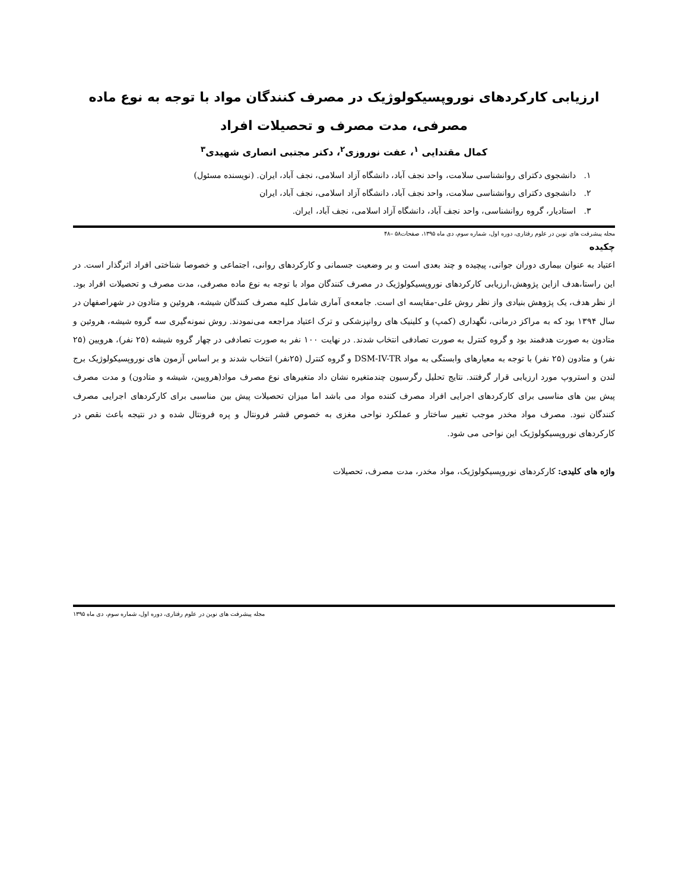ارزیابی کارکردهای نوروپسیکولوژیک در مصرف کنندگان مواد با توجه به نوع ماده مصرفی، مدت مصرف و تحصیلات افراد
کمال مقتدایی <sup>۱</sup>، عفت نوروزی<sup>۲</sup>، دکتر مجتبی انصاری شهیدی<sup>۳</sup>
۱. دانشجوی دکترای روانشناسی سلامت، واحد نجف آباد، دانشگاه آزاد اسلامی، نجف آباد، ایران. (نویسنده مسئول)
۲. دانشجوی دکترای روانشناسی سلامت، واحد نجف آباد، دانشگاه آزاد اسلامی، نجف آباد، ایران
۳. استادیار، گروه روانشناسی، واحد نجف آباد، دانشگاه آزاد اسلامی، نجف آباد، ایران.
مجله پیشرفت های نوین در علوم رفتاری، دوره اول، شماره سوم، دی ماه ۱۳۹۵، صفحات۵۸ –۴۸
چکیده
اعتیاد به عنوان بیماری دوران جوانی، پیچیده و چند بعدی است و بر وضعیت جسمانی و کارکردهای روانی، اجتماعی و خصوصا شناختی افراد اثرگذار است. در این راستا،هدف ازاین پژوهش،ارزیابی کارکردهای نوروپسیکولوژیک در مصرف کنندگان مواد با توجه به نوع ماده مصرفی، مدت مصرف و تحصیلات افراد بود. از نظر هدف، یک پژوهش بنیادی واز نظر روش علی-مقایسه ای است. جامعه‌ی آماری شامل کلیه مصرف کنندگان شیشه، هروئین و متادون در شهراصفهان در سال ۱۳۹۴ بود که به مراکز درمانی، نگهداری (کمپ) و کلینیک های روانپزشکی و ترک اعتیاد مراجعه می‌نمودند. روش نمونه‌گیری سه گروه شیشه، هروئین و متادون به صورت هدفمند بود و گروه کنترل به صورت تصادفی انتخاب شدند. در نهایت ۱۰۰ نفر به صورت تصادفی در چهار گروه شیشه (۲۵ نفر)، هرویین (۲۵ نفر) و متادون (۲۵ نفر) با توجه به معیارهای وابستگی به مواد DSM-IV-TR و گروه کنترل (۲۵نفر) انتخاب شدند و بر اساس آزمون های نوروپسیکولوژیک برج لندن و استروپ مورد ارزیابی قرار گرفتند. نتایج تحلیل رگرسیون چندمتغیره نشان داد متغیرهای نوع مصرف مواد(هرویین، شیشه و متادون) و مدت مصرف پیش بین های مناسبی برای کارکردهای اجرایی افراد مصرف کننده مواد می باشد اما میزان تحصیلات پیش بین مناسبی برای کارکردهای اجرایی مصرف کنندگان نبود. مصرف مواد مخدر موجب تغییر ساختار و عملکرد نواحی مغزی به خصوص قشر فرونتال و پره فرونتال شده و در نتیجه باعث نقص در کارکردهای نوروپسیکولوژیک این نواحی می شود.
واژه های کلیدی: کارکردهای نوروپسیکولوژیک، مواد مخدر، مدت مصرف، تحصیلات
مجله پیشرفت های نوین در علوم رفتاری، دوره اول، شماره سوم، دی ماه ۱۳۹۵